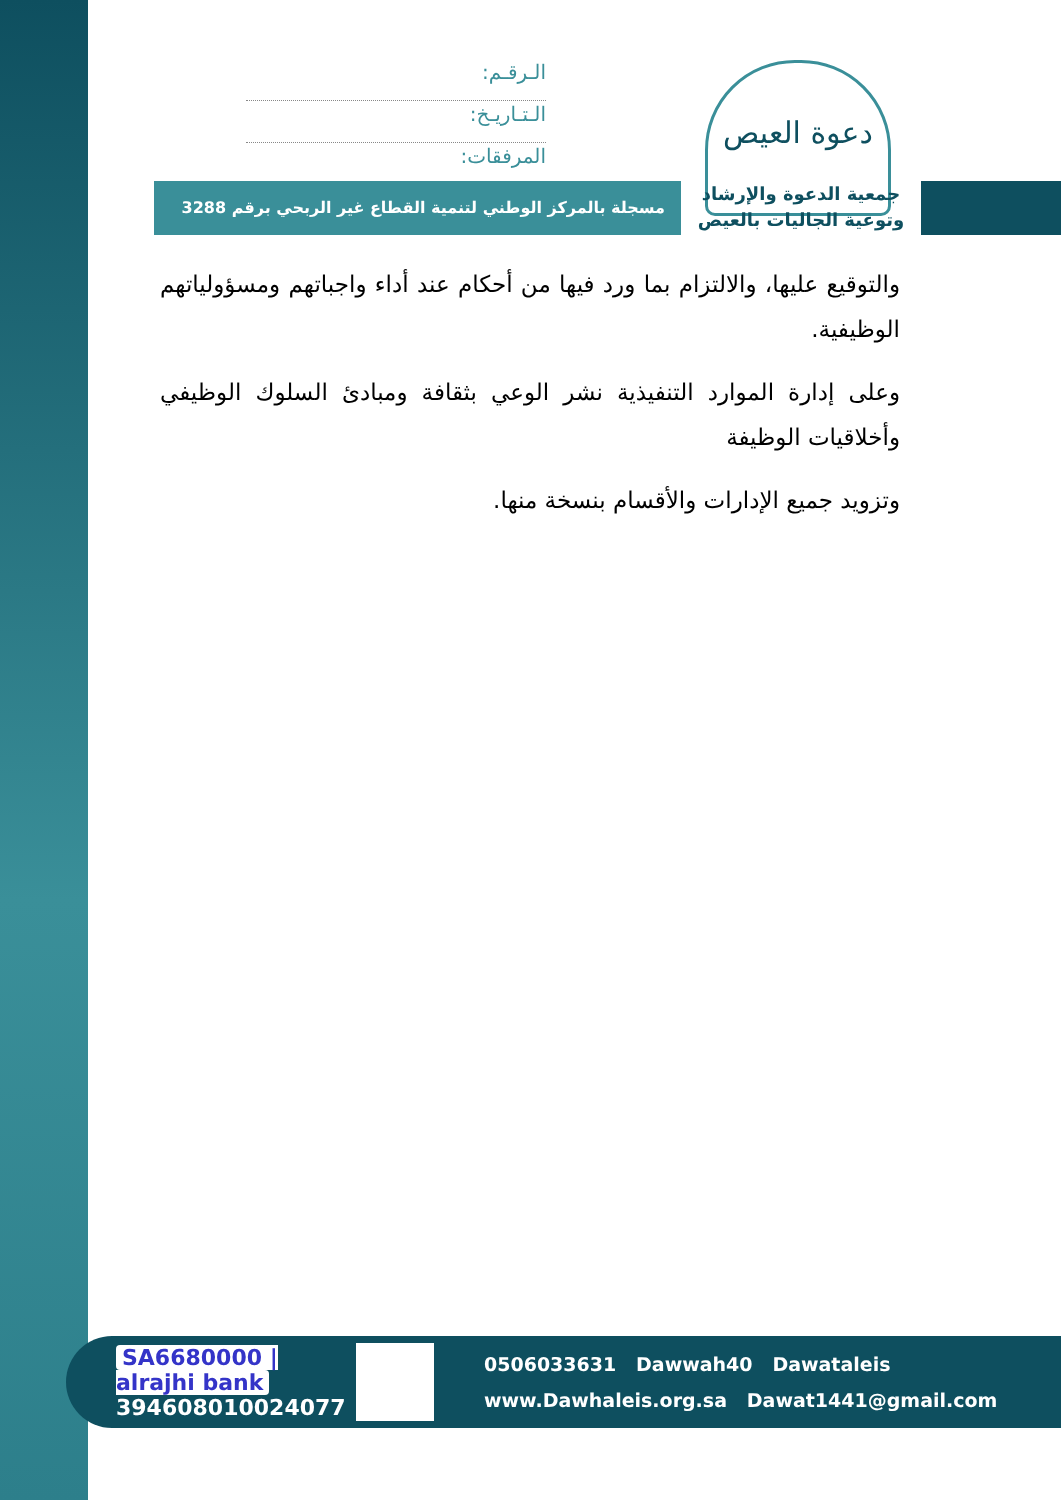دعوة العيص
الـرقـم:
الـتـاريـخ:
المرفقات:
جمعية الدعوة والإرشاد
وتوعية الجاليات بالعيص
مسجلة بالمركز الوطني لتنمية القطاع غير الربحي برقم 3288
والتوقيع عليها، والالتزام بما ورد فيها من أحكام عند أداء واجباتهم ومسؤولياتهم الوظيفية.
وعلى إدارة الموارد التنفيذية نشر الوعي بثقافة ومبادئ السلوك الوظيفي وأخلاقيات الوظيفة
وتزويد جميع الإدارات والأقسام بنسخة منها.
SA6680000 | alrajhi bank
394608010024077
0506033631 Dawwah40 Dawataleis
www.Dawhaleis.org.sa Dawat1441@gmail.com